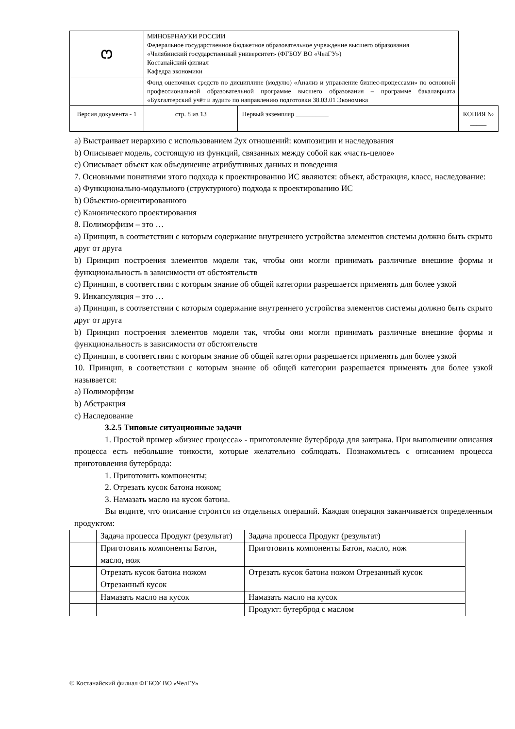| ෆ | МИНОБРНАУКИ РОССИИ Федеральное государственное бюджетное образовательное учреждение высшего образования «Челябинский государственный университет» (ФГБОУ ВО «ЧелГУ») Костанайский филиал Кафедра экономики | | | |
| | Фонд оценочных средств по дисциплине (модулю) «Анализ и управление бизнес-процессами» по основной профессиональной образовательной программе высшего образования – программе бакалавриата «Бухгалтерский учёт и аудит» по направлению подготовки 38.03.01 Экономика | | | |
| Версия документа - 1 | | стр. 8 из 13 | Первый экземпляр __________ | КОПИЯ № _____ |
a) Выстраивает иерархию с использованием 2ух отношений: композиции и наследования
b) Описывает модель, состоящую из функций, связанных между собой как «часть-целое»
c) Описывает объект как объединение атрибутивных данных и поведения
7. Основными понятиями этого подхода к проектированию ИС являются: объект, абстракция, класс, наследование:
a) Функционально-модульного (структурного) подхода к проектированию ИС
b) Объектно-ориентированного
c) Канонического проектирования
8. Полиморфизм – это …
a) Принцип, в соответствии с которым содержание внутреннего устройства элементов системы должно быть скрыто друг от друга
b) Принцип построения элементов модели так, чтобы они могли принимать различные внешние формы и функциональность в зависимости от обстоятельств
c) Принцип, в соответствии с которым знание об общей категории разрешается применять для более узкой
9. Инкапсуляция – это …
a) Принцип, в соответствии с которым содержание внутреннего устройства элементов системы должно быть скрыто друг от друга
b) Принцип построения элементов модели так, чтобы они могли принимать различные внешние формы и функциональность в зависимости от обстоятельств
c) Принцип, в соответствии с которым знание об общей категории разрешается применять для более узкой
10. Принцип, в соответствии с которым знание об общей категории разрешается применять для более узкой называется:
a) Полиморфизм
b) Абстракция
c) Наследование
3.2.5 Типовые ситуационные задачи
1. Простой пример «бизнес процесса» - приготовление бутерброда для завтрака. При выполнении описания процесса есть небольшие тонкости, которые желательно соблюдать. Познакомьтесь с описанием процесса приготовления бутерброда:
1. Приготовить компоненты;
2. Отрезать кусок батона ножом;
3. Намазать масло на кусок батона.
Вы видите, что описание строится из отдельных операций. Каждая операция заканчивается определенным продуктом:
| | Задача процесса Продукт (результат) | Задача процесса Продукт (результат) |
| | Приготовить компоненты Батон, масло, нож | Приготовить компоненты Батон, масло, нож |
| | Отрезать кусок батона ножом Отрезанный кусок | Отрезать кусок батона ножом Отрезанный кусок |
| | Намазать масло на кусок | Намазать масло на кусок |
| | | Продукт: бутерброд с маслом |
© Костанайский филиал ФГБОУ ВО «ЧелГУ»